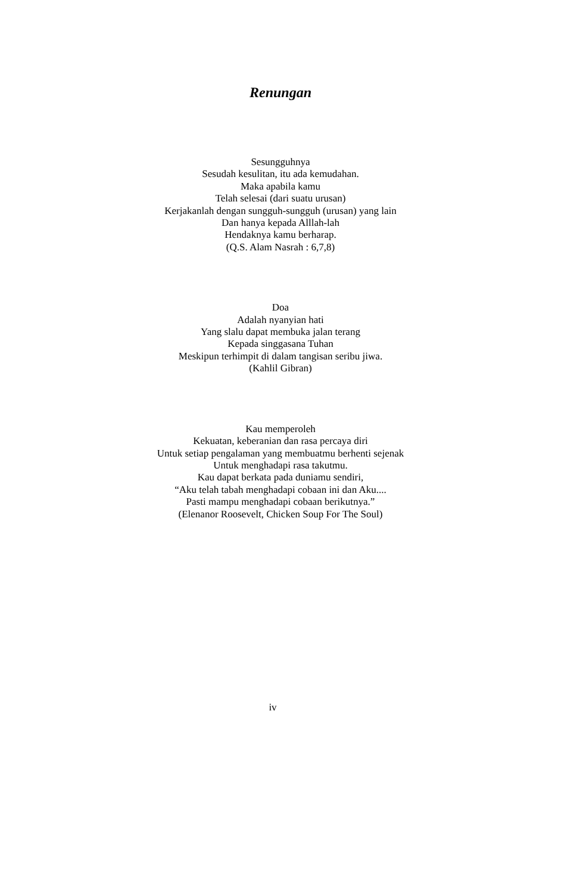Renungan
Sesungguhnya
Sesudah kesulitan, itu ada kemudahan.
Maka apabila kamu
Telah selesai (dari suatu urusan)
Kerjakanlah dengan sungguh-sungguh (urusan) yang lain
Dan hanya kepada Alllah-lah
Hendaknya kamu berharap.
(Q.S. Alam Nasrah : 6,7,8)
Doa
Adalah nyanyian hati
Yang slalu dapat membuka jalan terang
Kepada singgasana Tuhan
Meskipun terhimpit di dalam tangisan seribu jiwa.
(Kahlil Gibran)
Kau memperoleh
Kekuatan, keberanian dan rasa percaya diri
Untuk setiap pengalaman yang membuatmu berhenti sejenak
Untuk menghadapi rasa takutmu.
Kau dapat berkata pada duniamu sendiri,
“Aku telah tabah menghadapi cobaan ini dan Aku....
Pasti mampu menghadapi cobaan berikutnya.”
(Elenanor Roosevelt, Chicken Soup For The Soul)
iv